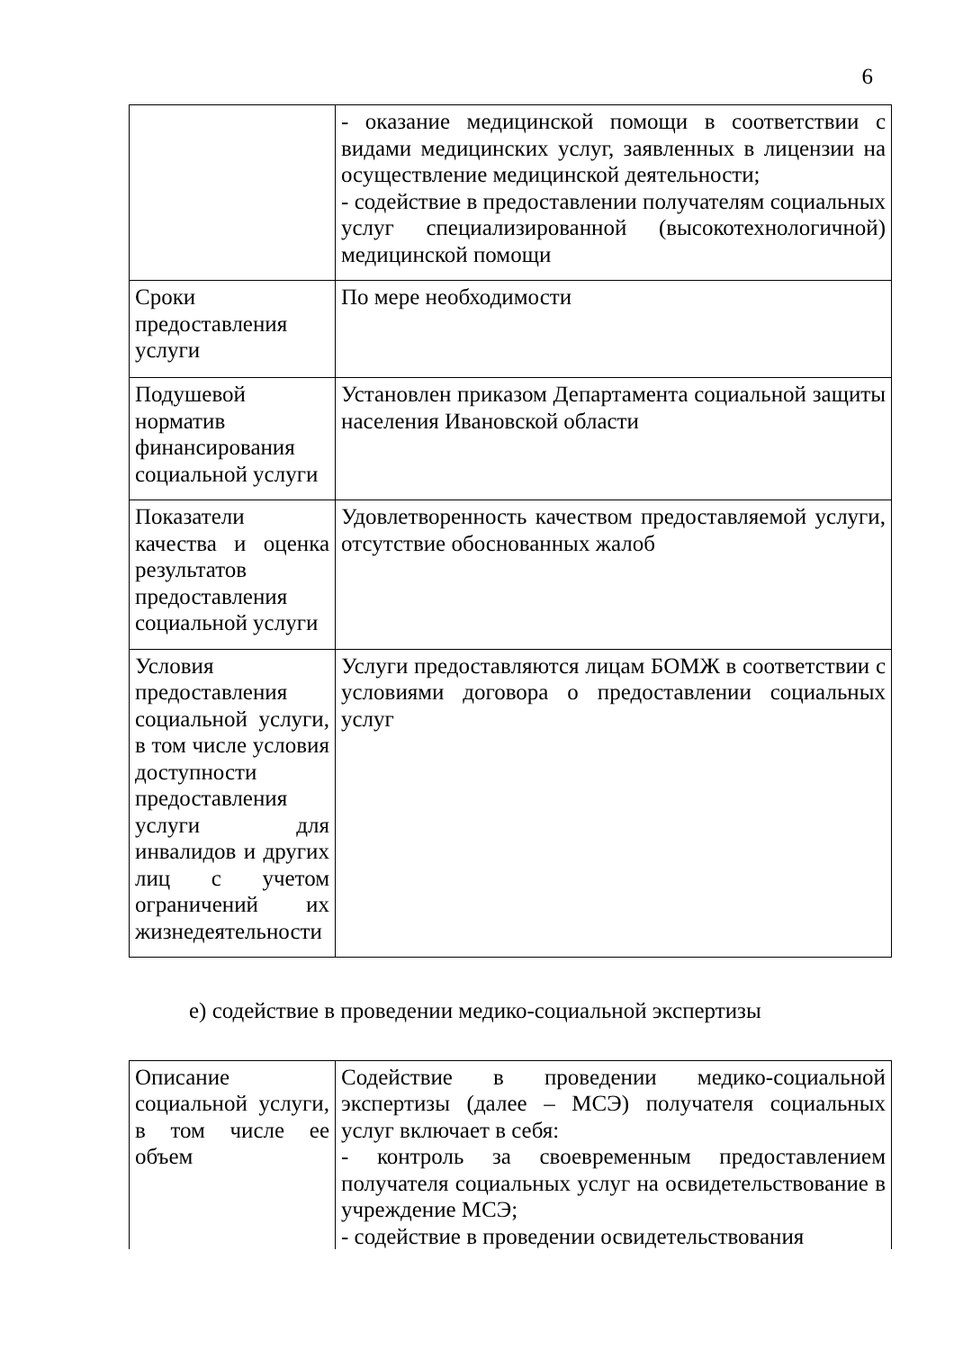6
| | - оказание медицинской помощи в соответствии с видами медицинских услуг, заявленных в лицензии на осуществление медицинской деятельности; - содействие в предоставлении получателям социальных услуг специализированной (высокотехнологичной) медицинской помощи |
| Сроки предоставления услуги | По мере необходимости |
| Подушевой норматив финансирования социальной услуги | Установлен приказом Департамента социальной защиты населения Ивановской области |
| Показатели качества и оценка результатов предоставления социальной услуги | Удовлетворенность качеством предоставляемой услуги, отсутствие обоснованных жалоб |
| Условия предоставления социальной услуги, в том числе условия доступности предоставления услуги для инвалидов и других лиц с учетом ограничений их жизнедеятельности | Услуги предоставляются лицам БОМЖ в соответствии с условиями договора о предоставлении социальных услуг |
е) содействие в проведении медико-социальной экспертизы
| Описание социальной услуги, в том числе ее объем | Содействие в проведении медико-социальной экспертизы (далее – МСЭ) получателя социальных услуг включает в себя: - контроль за своевременным предоставлением получателя социальных услуг на освидетельствование в учреждение МСЭ; - содействие в проведении освидетельствования |